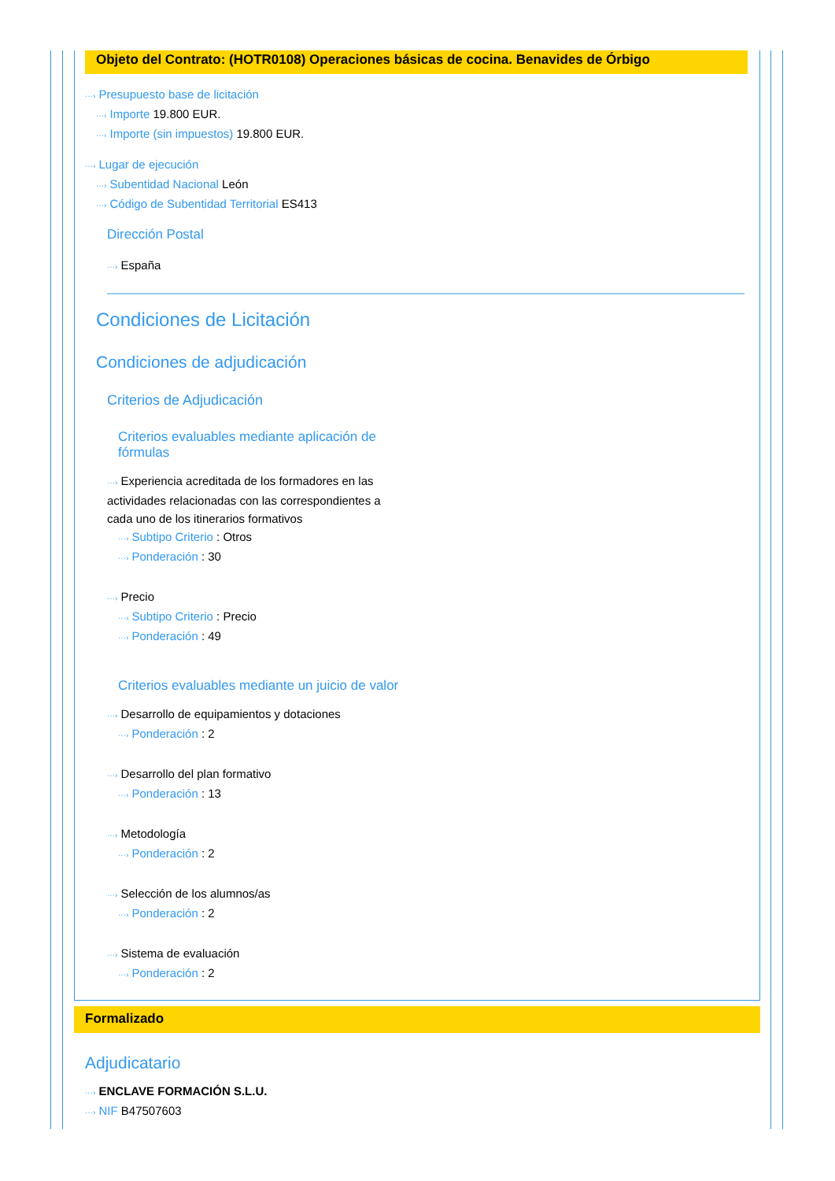Objeto del Contrato: (HOTR0108) Operaciones básicas de cocina. Benavides de Órbigo
···› Presupuesto base de licitación
···› Importe 19.800 EUR.
···› Importe (sin impuestos) 19.800 EUR.
···› Lugar de ejecución
···› Subentidad Nacional León
···› Código de Subentidad Territorial ES413
Dirección Postal
···› España
Condiciones de Licitación
Condiciones de adjudicación
Criterios de Adjudicación
Criterios evaluables mediante aplicación de fórmulas
···› Experiencia acreditada de los formadores en las actividades relacionadas con las correspondientes a cada uno de los itinerarios formativos
···› Subtipo Criterio : Otros
···› Ponderación : 30
···› Precio
···› Subtipo Criterio : Precio
···› Ponderación : 49
Criterios evaluables mediante un juicio de valor
···› Desarrollo de equipamientos y dotaciones
···› Ponderación : 2
···› Desarrollo del plan formativo
···› Ponderación : 13
···› Metodología
···› Ponderación : 2
···› Selección de los alumnos/as
···› Ponderación : 2
···› Sistema de evaluación
···› Ponderación : 2
Formalizado
Adjudicatario
···› ENCLAVE FORMACIÓN S.L.U.
···› NIF B47507603